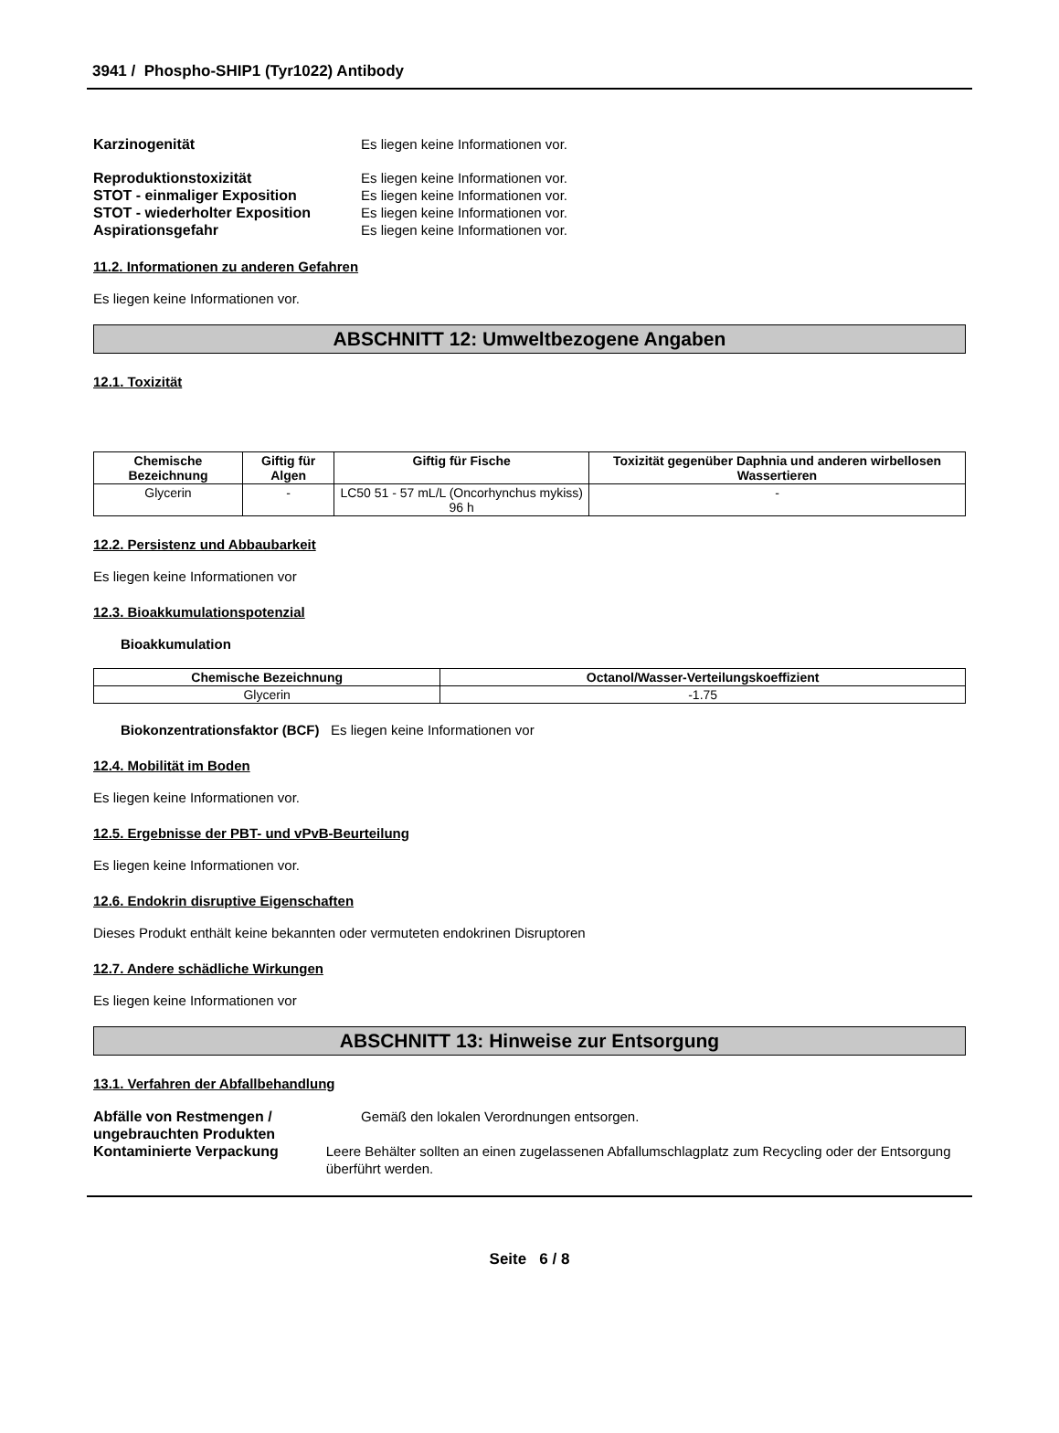3941 / Phospho-SHIP1 (Tyr1022) Antibody
Karzinogenität Es liegen keine Informationen vor.
Reproduktionstoxizität Es liegen keine Informationen vor.
STOT - einmaliger Exposition Es liegen keine Informationen vor.
STOT - wiederholter Exposition Es liegen keine Informationen vor.
Aspirationsgefahr Es liegen keine Informationen vor.
11.2. Informationen zu anderen Gefahren
Es liegen keine Informationen vor.
ABSCHNITT 12: Umweltbezogene Angaben
12.1. Toxizität
| Chemische Bezeichnung | Giftig für Algen | Giftig für Fische | Toxizität gegenüber Daphnia und anderen wirbellosen Wassertieren |
| --- | --- | --- | --- |
| Glycerin | - | LC50 51 - 57 mL/L (Oncorhynchus mykiss) 96 h | - |
12.2. Persistenz und Abbaubarkeit
Es liegen keine Informationen vor
12.3. Bioakkumulationspotenzial
Bioakkumulation
| Chemische Bezeichnung | Octanol/Wasser-Verteilungskoeffizient |
| --- | --- |
| Glycerin | -1.75 |
Biokonzentrationsfaktor (BCF) Es liegen keine Informationen vor
12.4. Mobilität im Boden
Es liegen keine Informationen vor.
12.5. Ergebnisse der PBT- und vPvB-Beurteilung
Es liegen keine Informationen vor.
12.6. Endokrin disruptive Eigenschaften
Dieses Produkt enthält keine bekannten oder vermuteten endokrinen Disruptoren
12.7. Andere schädliche Wirkungen
Es liegen keine Informationen vor
ABSCHNITT 13: Hinweise zur Entsorgung
13.1. Verfahren der Abfallbehandlung
Abfälle von Restmengen / ungebrauchten Produkten
Gemäß den lokalen Verordnungen entsorgen.
Kontaminierte Verpackung Leere Behälter sollten an einen zugelassenen Abfallumschlagplatz zum Recycling oder der Entsorgung überführt werden.
Seite 6 / 8